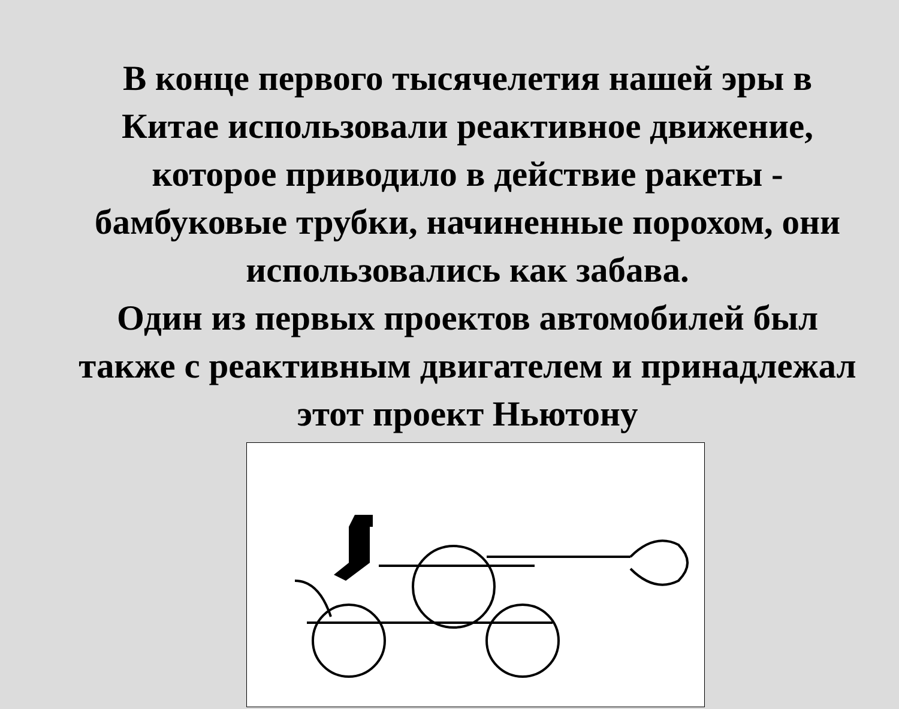В конце первого тысячелетия нашей эры в Китае использовали реактивное движение, которое приводило в действие ракеты - бамбуковые трубки, начиненные порохом, они использовались как забава.
Один из первых проектов автомобилей был также с реактивным двигателем и принадлежал этот проект Ньютону